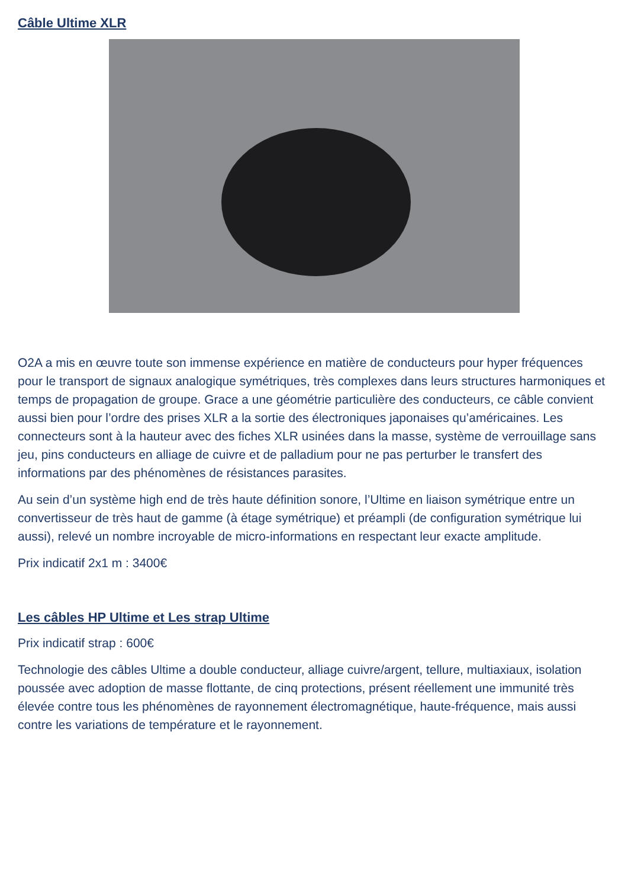Câble Ultime XLR
O2A a mis en œuvre toute son immense expérience en matière de conducteurs pour hyper fréquences pour le transport de signaux analogique symétriques, très complexes dans leurs structures harmoniques et temps de propagation de groupe. Grace a une géométrie particulière des conducteurs, ce câble convient aussi bien pour l’ordre des prises XLR a la sortie des électroniques japonaises qu’américaines. Les connecteurs sont à la hauteur avec des fiches XLR usinées dans la masse, système de verrouillage sans jeu, pins conducteurs en alliage de cuivre et de palladium pour ne pas perturber le transfert des informations par des phénomènes de résistances parasites.
Au sein d’un système high end de très haute définition sonore, l’Ultime en liaison symétrique entre un convertisseur de très haut de gamme (à étage symétrique) et préampli (de configuration symétrique lui aussi), relevé un nombre incroyable de micro-informations en respectant leur exacte amplitude.
Prix indicatif 2x1 m : 3400€
Les câbles HP Ultime et Les strap Ultime
Prix indicatif strap : 600€
Technologie des câbles Ultime a double conducteur, alliage cuivre/argent, tellure, multiaxiaux, isolation poussée avec adoption de masse flottante, de cinq protections, présent réellement une immunité très élevée contre tous les phénomènes de rayonnement électromagnétique, haute-fréquence, mais aussi contre les variations de température et le rayonnement.